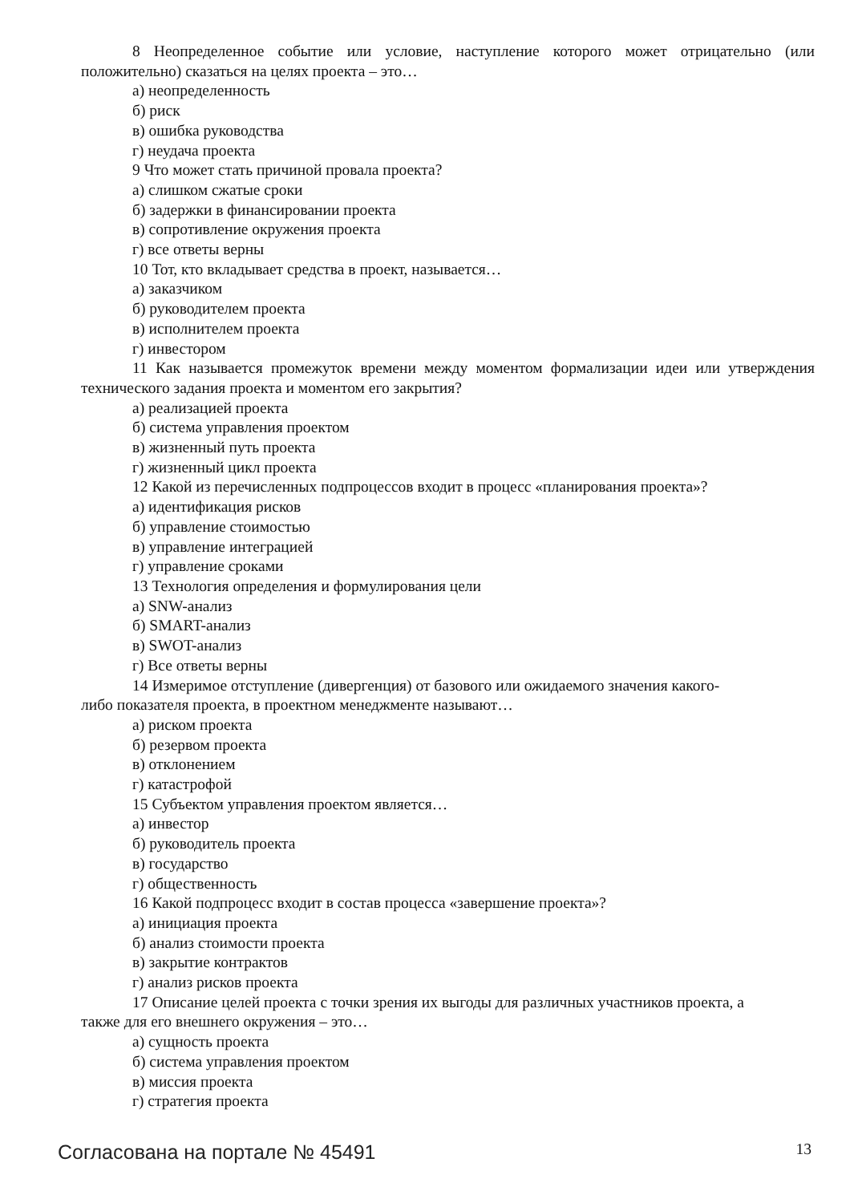8 Неопределенное событие или условие, наступление которого может отрицательно (или положительно) сказаться на целях проекта – это…
а) неопределенность
б) риск
в) ошибка руководства
г) неудача проекта
9 Что может стать причиной провала проекта?
а) слишком сжатые сроки
б) задержки в финансировании проекта
в) сопротивление окружения проекта
г) все ответы верны
10 Тот, кто вкладывает средства в проект, называется…
а) заказчиком
б) руководителем проекта
в) исполнителем проекта
г) инвестором
11 Как называется промежуток времени между моментом формализации идеи или утверждения технического задания проекта и моментом его закрытия?
а) реализацией проекта
б) система управления проектом
в) жизненный путь проекта
г) жизненный цикл проекта
12 Какой из перечисленных подпроцессов входит в процесс «планирования проекта»?
а) идентификация рисков
б) управление стоимостью
в) управление интеграцией
г) управление сроками
13 Технология определения и формулирования цели
а) SNW-анализ
б) SMART-анализ
в) SWOT-анализ
г) Все ответы верны
14 Измеримое отступление (дивергенция) от базового или ожидаемого значения какого-
либо показателя проекта, в проектном менеджменте называют…
а) риском проекта
б) резервом проекта
в) отклонением
г) катастрофой
15 Субъектом управления проектом является…
а) инвестор
б) руководитель проекта
в) государство
г) общественность
16 Какой подпроцесс входит в состав процесса «завершение проекта»?
а) инициация проекта
б) анализ стоимости проекта
в) закрытие контрактов
г) анализ рисков проекта
17 Описание целей проекта с точки зрения их выгоды для различных участников проекта, а
также для его внешнего окружения – это…
а) сущность проекта
б) система управления проектом
в) миссия проекта
г) стратегия проекта
Согласована на портале № 45491 13